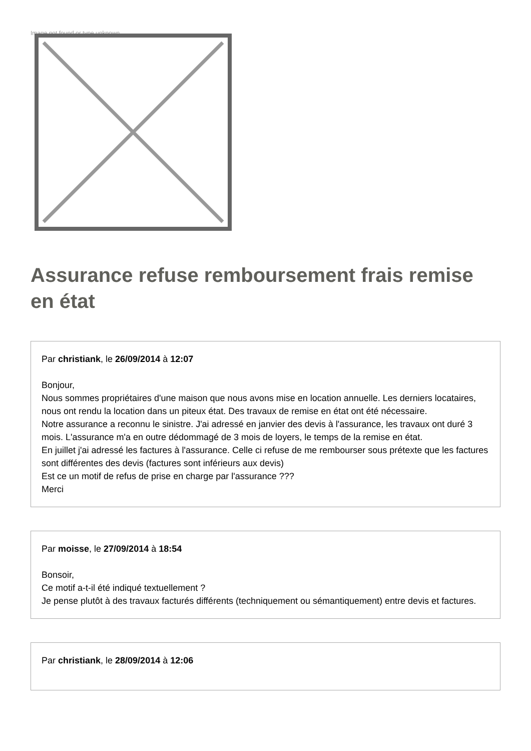Image not found or type unknown
Assurance refuse remboursement frais remise en état
Par christiank, le 26/09/2014 à 12:07
Bonjour,
Nous sommes propriétaires d'une maison que nous avons mise en location annuelle. Les derniers locataires, nous ont rendu la location dans un piteux état. Des travaux de remise en état ont été nécessaire.
Notre assurance a reconnu le sinistre. J'ai adressé en janvier des devis à l'assurance, les travaux ont duré 3 mois. L'assurance m'a en outre dédommagé de 3 mois de loyers, le temps de la remise en état.
En juillet j'ai adressé les factures à l'assurance. Celle ci refuse de me rembourser sous prétexte que les factures sont différentes des devis (factures sont inférieurs aux devis)
Est ce un motif de refus de prise en charge par l'assurance ???
Merci
Par moisse, le 27/09/2014 à 18:54
Bonsoir,
Ce motif a-t-il été indiqué textuellement ?
Je pense plutôt à des travaux facturés différents (techniquement ou sémantiquement) entre devis et factures.
Par christiank, le 28/09/2014 à 12:06